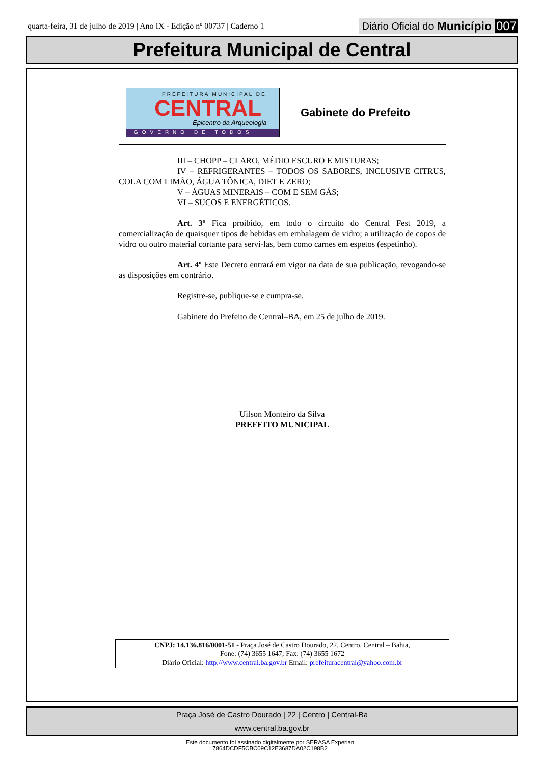quarta-feira, 31 de julho de 2019 | Ano IX - Edição nº 00737 | Caderno 1
Diário Oficial do Município 007
Prefeitura Municipal de Central
PREFEITURA MUNICIPAL DE
CENTRAL
Epicentro da Arqueologia
GOVERNO DE TODOS
Gabinete do Prefeito
III – CHOPP – CLARO, MÉDIO ESCURO E MISTURAS;
IV – REFRIGERANTES – TODOS OS SABORES, INCLUSIVE CITRUS, COLA COM LIMÃO, ÁGUA TÔNICA, DIET E ZERO;
V – ÁGUAS MINERAIS – COM E SEM GÁS;
VI – SUCOS E ENERGÉTICOS.
Art. 3º Fica proibido, em todo o circuito do Central Fest 2019, a comercialização de quaisquer tipos de bebidas em embalagem de vidro; a utilização de copos de vidro ou outro material cortante para servi-las, bem como carnes em espetos (espetinho).
Art. 4º Este Decreto entrará em vigor na data de sua publicação, revogando-se as disposições em contrário.
Registre-se, publique-se e cumpra-se.
Gabinete do Prefeito de Central–BA, em 25 de julho de 2019.
Uilson Monteiro da Silva
PREFEITO MUNICIPAL
CNPJ: 14.136.816/0001-51 - Praça José de Castro Dourado, 22, Centro, Central – Bahia,
Fone: (74) 3655 1647; Fax: (74) 3655 1672
Diário Oficial: http://www.central.ba.gov.br Email: prefeituracentral@yahoo.com.br
Praça José de Castro Dourado | 22 | Centro | Central-Ba
www.central.ba.gov.br
Este documento foi assinado digitalmente por SERASA Experian
7864DCDF5CBC09C12E3687DA02C198B2